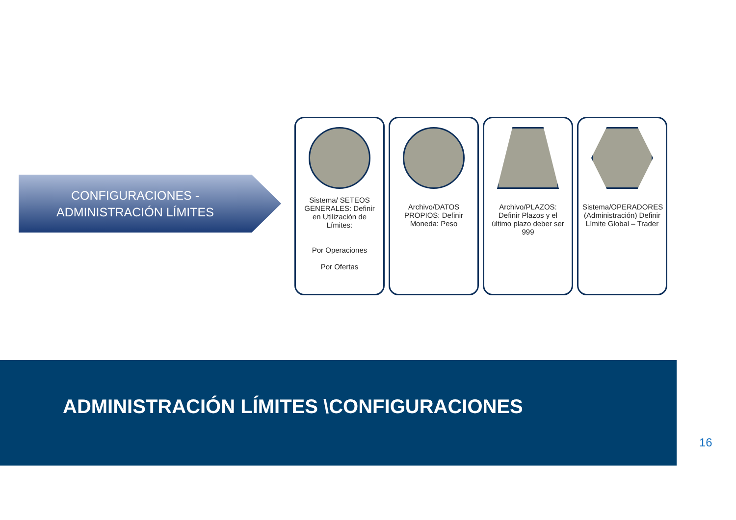CONFIGURACIONES - ADMINISTRACIÓN LÍMITES
Sistema/ SETEOS GENERALES: Definir en Utilización de Límites:
Por Operaciones
Por Ofertas
Archivo/DATOS PROPIOS: Definir Moneda: Peso
Archivo/PLAZOS: Definir Plazos y el último plazo deber ser 999
Sistema/OPERADORES (Administración) Definir Límite Global – Trader
ADMINISTRACIÓN LÍMITES \CONFIGURACIONES
16